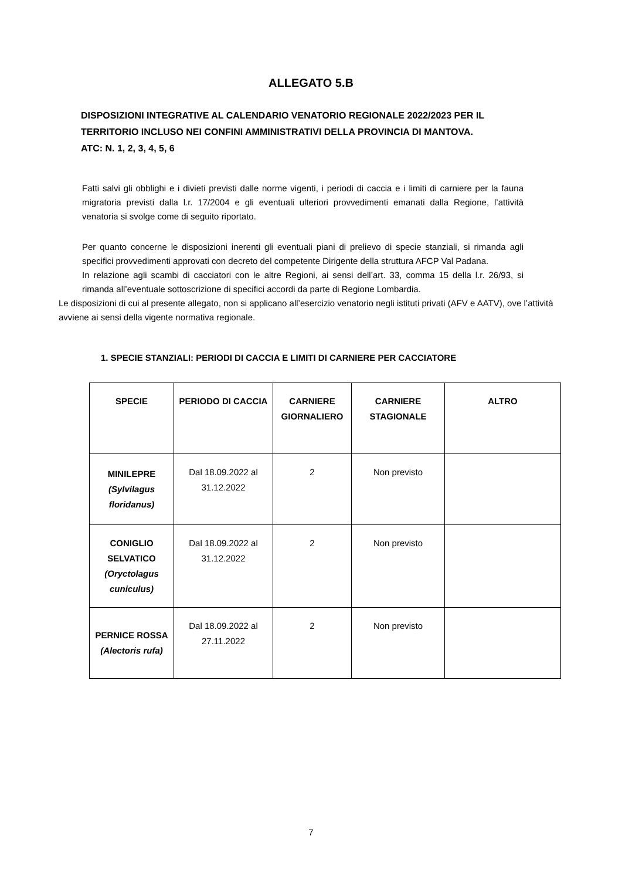ALLEGATO 5.B
DISPOSIZIONI INTEGRATIVE AL CALENDARIO VENATORIO REGIONALE 2022/2023 PER IL TERRITORIO INCLUSO NEI CONFINI AMMINISTRATIVI DELLA PROVINCIA DI MANTOVA.
ATC: N. 1, 2, 3, 4, 5, 6
Fatti salvi gli obblighi e i divieti previsti dalle norme vigenti, i periodi di caccia e i limiti di carniere per la fauna migratoria previsti dalla l.r. 17/2004 e gli eventuali ulteriori provvedimenti emanati dalla Regione, l’attività venatoria si svolge come di seguito riportato.
Per quanto concerne le disposizioni inerenti gli eventuali piani di prelievo di specie stanziali, si rimanda agli specifici provvedimenti approvati con decreto del competente Dirigente della struttura AFCP Val Padana.
In relazione agli scambi di cacciatori con le altre Regioni, ai sensi dell’art. 33, comma 15 della l.r. 26/93, si rimanda all’eventuale sottoscrizione di specifici accordi da parte di Regione Lombardia.
Le disposizioni di cui al presente allegato, non si applicano all’esercizio venatorio negli istituti privati (AFV e AATV), ove l’attività avviene ai sensi della vigente normativa regionale.
1. SPECIE STANZIALI: PERIODI DI CACCIA E LIMITI DI CARNIERE PER CACCIATORE
| SPECIE | PERIODO DI CACCIA | CARNIERE GIORNALIERO | CARNIERE STAGIONALE | ALTRO |
| --- | --- | --- | --- | --- |
| MINILEPRE (Sylvilagus floridanus) | Dal 18.09.2022 al 31.12.2022 | 2 | Non previsto | |
| CONIGLIO SELVATICO (Oryctolagus cuniculus) | Dal 18.09.2022 al 31.12.2022 | 2 | Non previsto | |
| PERNICE ROSSA (Alectoris rufa) | Dal 18.09.2022 al 27.11.2022 | 2 | Non previsto | |
7